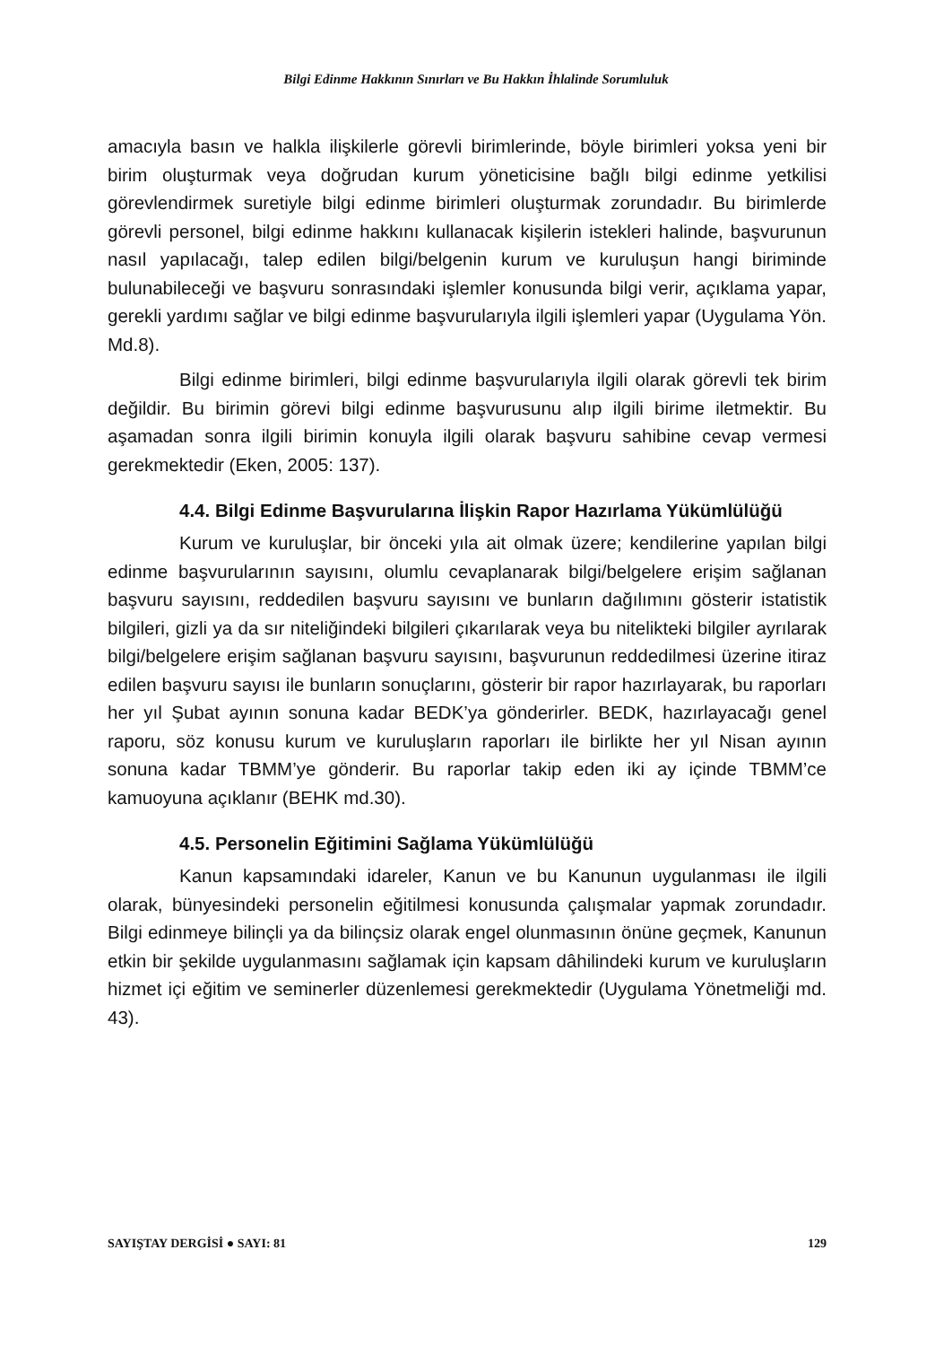Bilgi Edinme Hakkının Sınırları ve Bu Hakkın İhlalinde Sorumluluk
amacıyla basın ve halkla ilişkilerle görevli birimlerinde, böyle birimleri yoksa yeni bir birim oluşturmak veya doğrudan kurum yöneticisine bağlı bilgi edinme yetkilisi görevlendirmek suretiyle bilgi edinme birimleri oluşturmak zorundadır. Bu birimlerde görevli personel, bilgi edinme hakkını kullanacak kişilerin istekleri halinde, başvurunun nasıl yapılacağı, talep edilen bilgi/belgenin kurum ve kuruluşun hangi biriminde bulunabileceği ve başvuru sonrasındaki işlemler konusunda bilgi verir, açıklama yapar, gerekli yardımı sağlar ve bilgi edinme başvurularıyla ilgili işlemleri yapar (Uygulama Yön. Md.8).
Bilgi edinme birimleri, bilgi edinme başvurularıyla ilgili olarak görevli tek birim değildir. Bu birimin görevi bilgi edinme başvurusunu alıp ilgili birime iletmektir. Bu aşamadan sonra ilgili birimin konuyla ilgili olarak başvuru sahibine cevap vermesi gerekmektedir (Eken, 2005: 137).
4.4. Bilgi Edinme Başvurularına İlişkin Rapor Hazırlama Yükümlülüğü
Kurum ve kuruluşlar, bir önceki yıla ait olmak üzere; kendilerine yapılan bilgi edinme başvurularının sayısını, olumlu cevaplanarak bilgi/belgelere erişim sağlanan başvuru sayısını, reddedilen başvuru sayısını ve bunların dağılımını gösterir istatistik bilgileri, gizli ya da sır niteliğindeki bilgileri çıkarılarak veya bu nitelikteki bilgiler ayrılarak bilgi/belgelere erişim sağlanan başvuru sayısını, başvurunun reddedilmesi üzerine itiraz edilen başvuru sayısı ile bunların sonuçlarını, gösterir bir rapor hazırlayarak, bu raporları her yıl Şubat ayının sonuna kadar BEDK’ya gönderirler. BEDK, hazırlayacağı genel raporu, söz konusu kurum ve kuruluşların raporları ile birlikte her yıl Nisan ayının sonuna kadar TBMM’ye gönderir. Bu raporlar takip eden iki ay içinde TBMM’ce kamuoyuna açıklanır (BEHK md.30).
4.5. Personelin Eğitimini Sağlama Yükümlülüğü
Kanun kapsamındaki idareler, Kanun ve bu Kanunun uygulanması ile ilgili olarak, bünyesindeki personelin eğitilmesi konusunda çalışmalar yapmak zorundadır. Bilgi edinmeye bilinçli ya da bilinçsiz olarak engel olunmasının önüne geçmek, Kanunun etkin bir şekilde uygulanmasını sağlamak için kapsam dâhilindeki kurum ve kuruluşların hizmet içi eğitim ve seminerler düzenlemesi gerekmektedir (Uygulama Yönetmeliği md. 43).
SAYIŞTAY DERGİSİ ● SAYI: 81 129